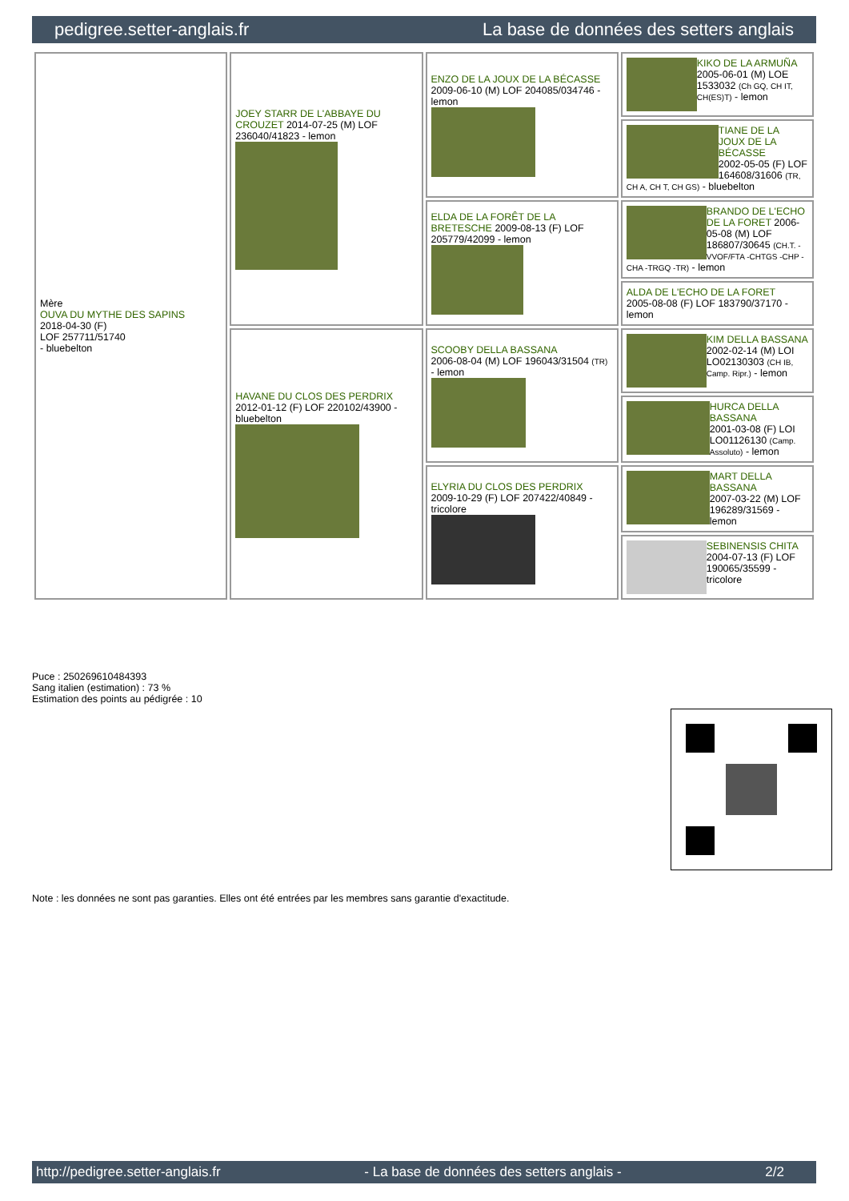pedigree.setter-anglais.fr La base de données des setters anglais
| Mère OUVA DU MYTHE DES SAPINS 2018-04-30 (F) LOF 257711/51740 - bluebelton | JOEY STARR DE L'ABBAYE DU CROUZET 2014-07-25 (M) LOF 236040/41823 - lemon | ENZO DE LA JOUX DE LA BÉCASSE 2009-06-10 (M) LOF 204085/034746 - lemon | KIKO DE LA ARMUÑA 2005-06-01 (M) LOE 1533032 (Ch GQ, CH IT, CH(ES)T) - lemon |
| | | | TIANE DE LA JOUX DE LA BÉCASSE 2002-05-05 (F) LOF 164608/31606 (TR, CH A, CH T, CH GS) - bluebelton |
| | | ELDA DE LA FORÊT DE LA BRETESCHE 2009-08-13 (F) LOF 205779/42099 - lemon | BRANDO DE L'ECHO DE LA FORET 2006-05-08 (M) LOF 186807/30645 (CH.T. -VVOF/FTA -CHTGS -CHP -CHA -TRGQ -TR) - lemon |
| | | | ALDA DE L'ECHO DE LA FORET 2005-08-08 (F) LOF 183790/37170 - lemon |
| | HAVANE DU CLOS DES PERDRIX 2012-01-12 (F) LOF 220102/43900 - bluebelton | SCOOBY DELLA BASSANA 2006-08-04 (M) LOF 196043/31504 (TR) - lemon | KIM DELLA BASSANA 2002-02-14 (M) LOI LO02130303 (CH IB, Camp. Ripr.) - lemon |
| | | | HURCA DELLA BASSANA 2001-03-08 (F) LOI LO01126130 (Camp. Assoluto) - lemon |
| | | ELYRIA DU CLOS DES PERDRIX 2009-10-29 (F) LOF 207422/40849 - tricolore | MART DELLA BASSANA 2007-03-22 (M) LOF 196289/31569 - lemon |
| | | | SEBINENSIS CHITA 2004-07-13 (F) LOF 190065/35599 - tricolore |
Puce : 250269610484393
Sang italien (estimation) : 73 %
Estimation des points au pédigrée : 10
Note : les données ne sont pas garanties. Elles ont été entrées par les membres sans garantie d'exactitude.
http://pedigree.setter-anglais.fr - La base de données des setters anglais - 2/2